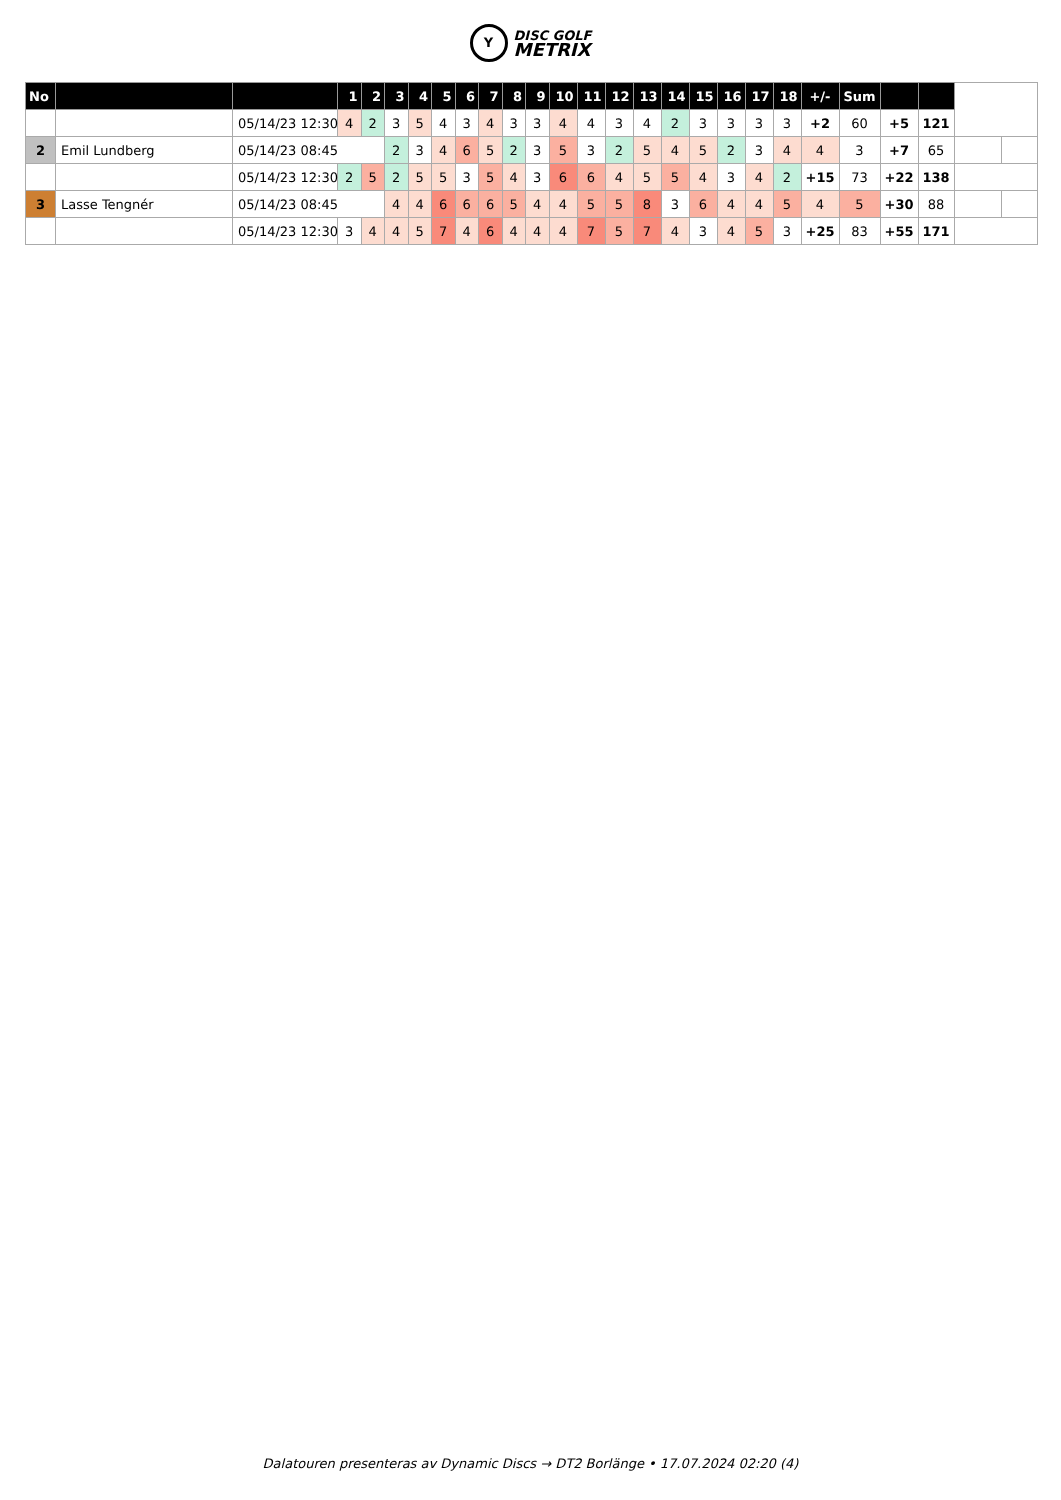Y DISC GOLF
METRIX
| No | | | 1 | 2 | 3 | 4 | 5 | 6 | 7 | 8 | 9 | 10 | 11 | 12 | 13 | 14 | 15 | 16 | 17 | 18 | +/- | Sum | | | | |
| | | 05/14/23 12:30 | 4 | 2 | 3 | 5 | 4 | 3 | 4 | 3 | 3 | 4 | 4 | 3 | 4 | 2 | 3 | 3 | 3 | 3 | +2 | 60 | +5 | 121 | | |
| 2 | Emil Lundberg | 05/14/23 08:45 | | | 2 | 3 | 4 | 6 | 5 | 2 | 3 | 5 | 3 | 2 | 5 | 4 | 5 | 2 | 3 | 4 | 4 | 3 | +7 | 65 | | |
| | | 05/14/23 12:30 | 2 | 5 | 2 | 5 | 5 | 3 | 5 | 4 | 3 | 6 | 6 | 4 | 5 | 5 | 4 | 3 | 4 | 2 | +15 | 73 | +22 | 138 | | |
| 3 | Lasse Tengnér | 05/14/23 08:45 | | | 4 | 4 | 6 | 6 | 6 | 5 | 4 | 4 | 5 | 5 | 8 | 3 | 6 | 4 | 4 | 5 | 4 | 5 | +30 | 88 | | |
| | | 05/14/23 12:30 | 3 | 4 | 4 | 5 | 7 | 4 | 6 | 4 | 4 | 4 | 7 | 5 | 7 | 4 | 3 | 4 | 5 | 3 | +25 | 83 | +55 | 171 | | |
Dalatouren presenteras av Dynamic Discs → DT2 Borlänge • 17.07.2024 02:20 (4)